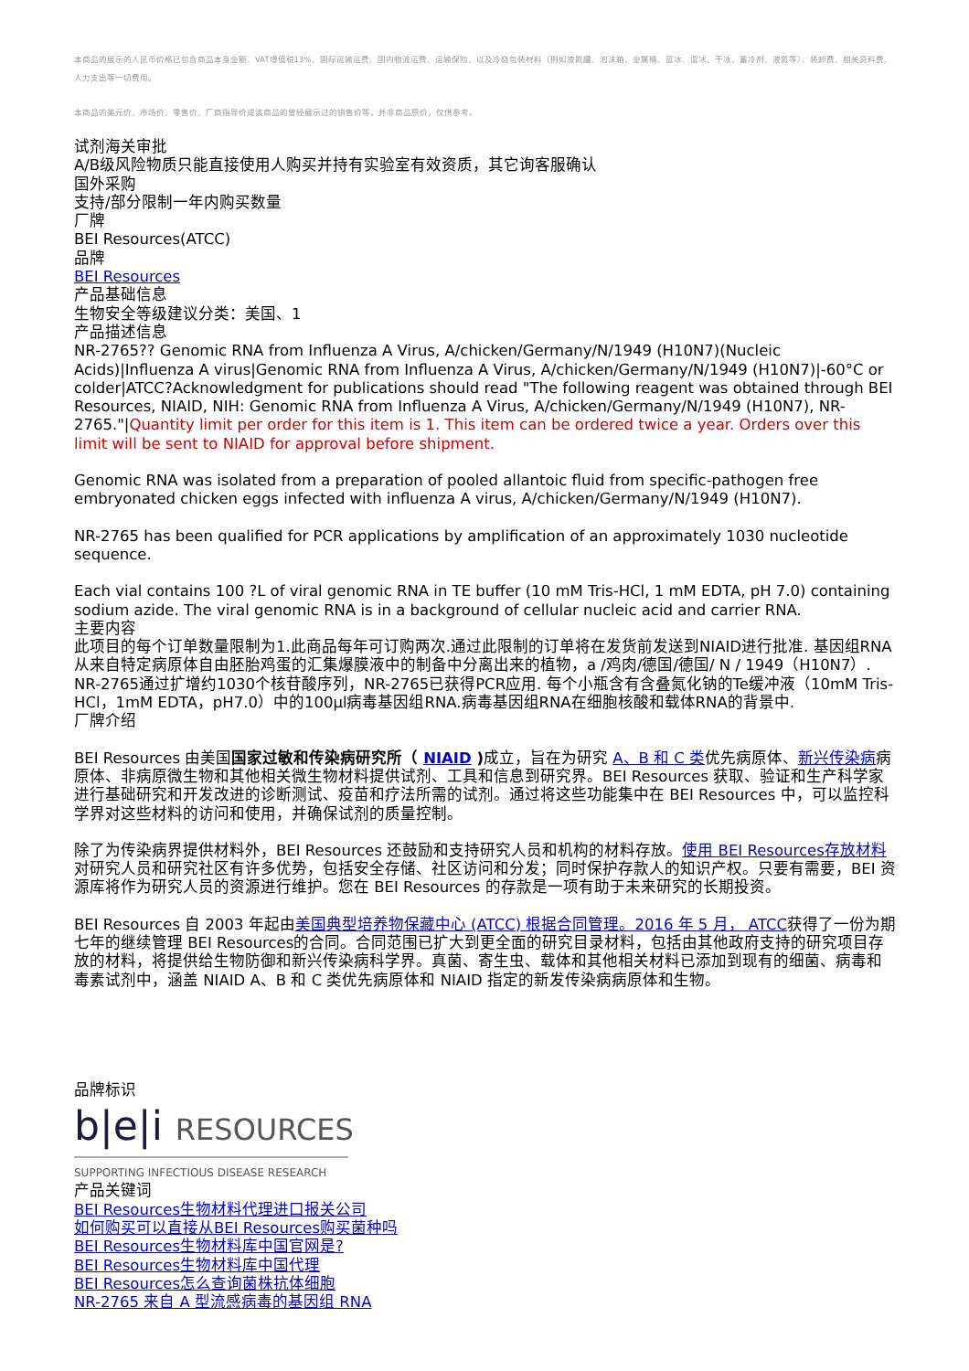本商品的展示的人民币价格已包含商品本身金额、VAT增值税13%、国际运输运费、国内物流运费、运输保险、以及冷链包装材料（例如液氮罐、泡沫箱、金属桶、蓝冰、湿冰、干冰、蓄冷剂、液氮等）、装卸费、相关资料费、人力支出等一切费用。
本商品的美元价、市场价、零售价、厂商指导价或该商品的曾经展示过的销售价等，并非商品原价，仅供参考。
试剂海关审批
A/B级风险物质只能直接使用人购买并持有实验室有效资质，其它询客服确认
国外采购
支持/部分限制一年内购买数量
厂牌
BEI Resources(ATCC)
品牌
BEI Resources
产品基础信息
生物安全等级建议分类：美国、1
产品描述信息
NR-2765?? Genomic RNA from Influenza A Virus, A/chicken/Germany/N/1949 (H10N7)(Nucleic Acids)|Influenza A virus|Genomic RNA from Influenza A Virus, A/chicken/Germany/N/1949 (H10N7)|-60°C or colder|ATCC?Acknowledgment for publications should read "The following reagent was obtained through BEI Resources, NIAID, NIH: Genomic RNA from Influenza A Virus, A/chicken/Germany/N/1949 (H10N7), NR-2765."|Quantity limit per order for this item is 1. This item can be ordered twice a year. Orders over this limit will be sent to NIAID for approval before shipment.
Genomic RNA was isolated from a preparation of pooled allantoic fluid from specific-pathogen free embryonated chicken eggs infected with influenza A virus, A/chicken/Germany/N/1949 (H10N7).
NR-2765 has been qualified for PCR applications by amplification of an approximately 1030 nucleotide sequence.
Each vial contains 100 ?L of viral genomic RNA in TE buffer (10 mM Tris-HCl, 1 mM EDTA, pH 7.0) containing sodium azide. The viral genomic RNA is in a background of cellular nucleic acid and carrier RNA.
主要内容
此项目的每个订单数量限制为1.此商品每年可订购两次.通过此限制的订单将在发货前发送到NIAID进行批准. 基因组RNA从来自特定病原体自由胚胎鸡蛋的汇集爆膜液中的制备中分离出来的植物，a /鸡肉/德国/德国/ N / 1949（H10N7）. NR-2765通过扩增约1030个核苷酸序列，NR-2765已获得PCR应用. 每个小瓶含有含叠氮化钠的Te缓冲液（10mM Tris-HCl，1mM EDTA，pH7.0）中的100μl病毒基因组RNA.病毒基因组RNA在细胞核酸和载体RNA的背景中.
厂牌介绍
BEI Resources 由美国国家过敏和传染病研究所（ NIAID ) 成立，旨在为研究 A、B 和 C 类优先病原体、新兴传染病病原体、非病原微生物和其他相关微生物材料提供试剂、工具和信息到研究界。BEI Resources 获取、验证和生产科学家进行基础研究和开发改进的诊断测试、疫苗和疗法所需的试剂。通过将这些功能集中在 BEI Resources 中，可以监控科学界对这些材料的访问和使用，并确保试剂的质量控制。
除了为传染病界提供材料外，BEI Resources 还鼓励和支持研究人员和机构的材料存放。使用 BEI Resources存放材料对研究人员和研究社区有许多优势，包括安全存储、社区访问和分发；同时保护存款人的知识产权。只要有需要，BEI 资源库将作为研究人员的资源进行维护。您在 BEI Resources 的存款是一项有助于未来研究的长期投资。
BEI Resources 自 2003 年起由美国典型培养物保藏中心 (ATCC) 根据合同管理。2016 年 5 月， ATCC获得了一份为期七年的继续管理 BEI Resources的合同。合同范围已扩大到更全面的研究目录材料，包括由其他政府支持的研究项目存放的材料，将提供给生物防御和新兴传染病科学界。真菌、寄生虫、载体和其他相关材料已添加到现有的细菌、病毒和毒素试剂中，涵盖 NIAID A、B 和 C 类优先病原体和 NIAID 指定的新发传染病病原体和生物。
品牌标识
b|e|i RESOURCES
SUPPORTING INFECTIOUS DISEASE RESEARCH
产品关键词
BEI Resources生物材料代理进口报关公司
如何购买可以直接从BEI Resources购买菌种吗
BEI Resources生物材料库中国官网是?
BEI Resources生物材料库中国代理
BEI Resources怎么查询菌株抗体细胞
NR-2765 来自 A 型流感病毒的基因组 RNA